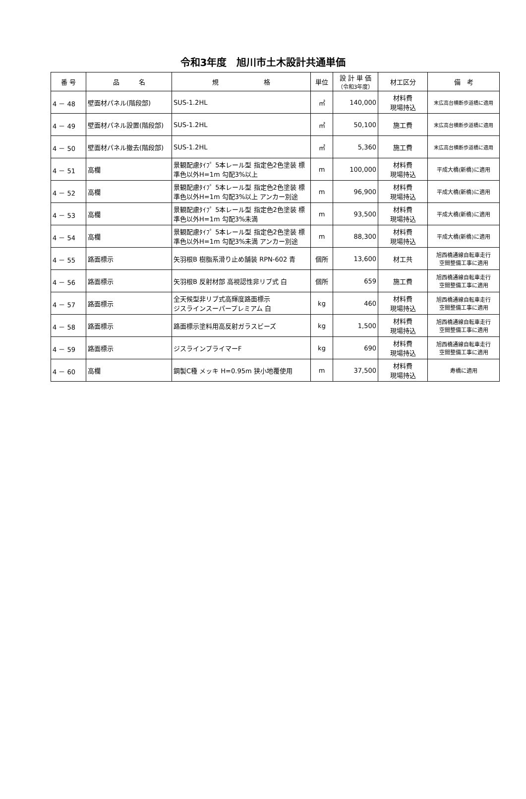令和3年度　旭川市土木設計共通単価
| 番 号 | 品 名 | 規 格 | 単位 | 設 計 単 価 （令和3年度） | 材工区分 | 備 考 |
| --- | --- | --- | --- | --- | --- | --- |
| 4 － 48 | 壁面材パネル(階段部) | SUS-1.2HL | ㎡ | 140,000 | 材料費 現場持込 | 末広高台横断歩道橋に適用 |
| 4 － 49 | 壁面材パネル設置(階段部) | SUS-1.2HL | ㎡ | 50,100 | 施工費 | 末広高台横断歩道橋に適用 |
| 4 － 50 | 壁面材パネル撤去(階段部) | SUS-1.2HL | ㎡ | 5,360 | 施工費 | 末広高台横断歩道橋に適用 |
| 4 － 51 | 高欄 | 景観配慮ﾀｲﾌﾟ 5本レール型 指定色2色塗装 標準色以外H=1m 勾配3%以上 | m | 100,000 | 材料費 現場持込 | 平成大橋(新橋)に適用 |
| 4 － 52 | 高欄 | 景観配慮ﾀｲﾌﾟ 5本レール型 指定色2色塗装 標準色以外H=1m 勾配3%以上 アンカー別途 | m | 96,900 | 材料費 現場持込 | 平成大橋(新橋)に適用 |
| 4 － 53 | 高欄 | 景観配慮ﾀｲﾌﾟ 5本レール型 指定色2色塗装 標準色以外H=1m 勾配3%未満 | m | 93,500 | 材料費 現場持込 | 平成大橋(新橋)に適用 |
| 4 － 54 | 高欄 | 景観配慮ﾀｲﾌﾟ 5本レール型 指定色2色塗装 標準色以外H=1m 勾配3%未満 アンカー別途 | m | 88,300 | 材料費 現場持込 | 平成大橋(新橋)に適用 |
| 4 － 55 | 路面標示 | 矢羽根B 樹脂系滑り止め舗装 RPN-602 青 | 個所 | 13,600 | 材工共 | 旭西橋通線自転車走行 空間整備工事に適用 |
| 4 － 56 | 路面標示 | 矢羽根B 反射材部 高視認性非リブ式 白 | 個所 | 659 | 施工費 | 旭西橋通線自転車走行 空間整備工事に適用 |
| 4 － 57 | 路面標示 | 全天候型非リブ式高輝度路面標示 ジスラインスーパープレミアム 白 | kg | 460 | 材料費 現場持込 | 旭西橋通線自転車走行 空間整備工事に適用 |
| 4 － 58 | 路面標示 | 路面標示塗料用高反射ガラスビーズ | kg | 1,500 | 材料費 現場持込 | 旭西橋通線自転車走行 空間整備工事に適用 |
| 4 － 59 | 路面標示 | ジスラインプライマーF | kg | 690 | 材料費 現場持込 | 旭西橋通線自転車走行 空間整備工事に適用 |
| 4 － 60 | 高欄 | 鋼製C種 メッキ H=0.95m 狭小地覆使用 | m | 37,500 | 材料費 現場持込 | 寿橋に適用 |